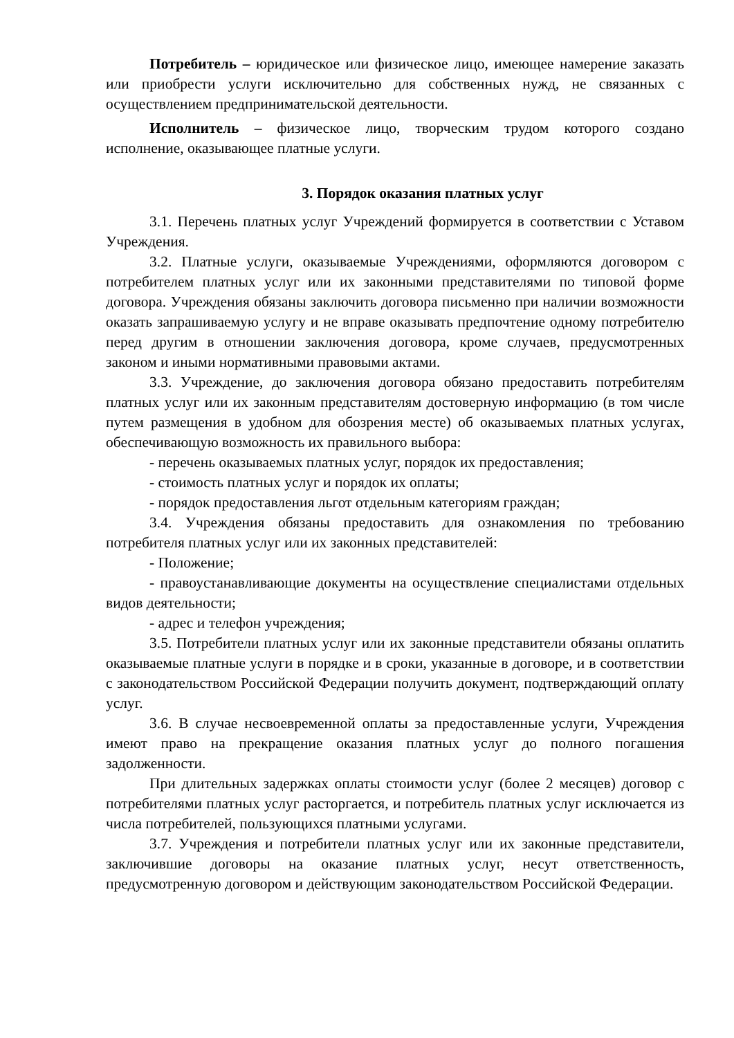Потребитель – юридическое или физическое лицо, имеющее намерение заказать или приобрести услуги исключительно для собственных нужд, не связанных с осуществлением предпринимательской деятельности.
Исполнитель – физическое лицо, творческим трудом которого создано исполнение, оказывающее платные услуги.
3. Порядок оказания платных услуг
3.1. Перечень платных услуг Учреждений формируется в соответствии с Уставом Учреждения.
3.2. Платные услуги, оказываемые Учреждениями, оформляются договором с потребителем платных услуг или их законными представителями по типовой форме договора. Учреждения обязаны заключить договора письменно при наличии возможности оказать запрашиваемую услугу и не вправе оказывать предпочтение одному потребителю перед другим в отношении заключения договора, кроме случаев, предусмотренных законом и иными нормативными правовыми актами.
3.3. Учреждение, до заключения договора обязано предоставить потребителям платных услуг или их законным представителям достоверную информацию (в том числе путем размещения в удобном для обозрения месте) об оказываемых платных услугах, обеспечивающую возможность их правильного выбора:
- перечень оказываемых платных услуг, порядок их предоставления;
- стоимость платных услуг и порядок их оплаты;
- порядок предоставления льгот отдельным категориям граждан;
3.4. Учреждения обязаны предоставить для ознакомления по требованию потребителя платных услуг или их законных представителей:
- Положение;
- правоустанавливающие документы на осуществление специалистами отдельных видов деятельности;
- адрес и телефон учреждения;
3.5. Потребители платных услуг или их законные представители обязаны оплатить оказываемые платные услуги в порядке и в сроки, указанные в договоре, и в соответствии с законодательством Российской Федерации получить документ, подтверждающий оплату услуг.
3.6. В случае несвоевременной оплаты за предоставленные услуги, Учреждения имеют право на прекращение оказания платных услуг до полного погашения задолженности.
При длительных задержках оплаты стоимости услуг (более 2 месяцев) договор с потребителями платных услуг расторгается, и потребитель платных услуг исключается из числа потребителей, пользующихся платными услугами.
3.7. Учреждения и потребители платных услуг или их законные представители, заключившие договоры на оказание платных услуг, несут ответственность, предусмотренную договором и действующим законодательством Российской Федерации.